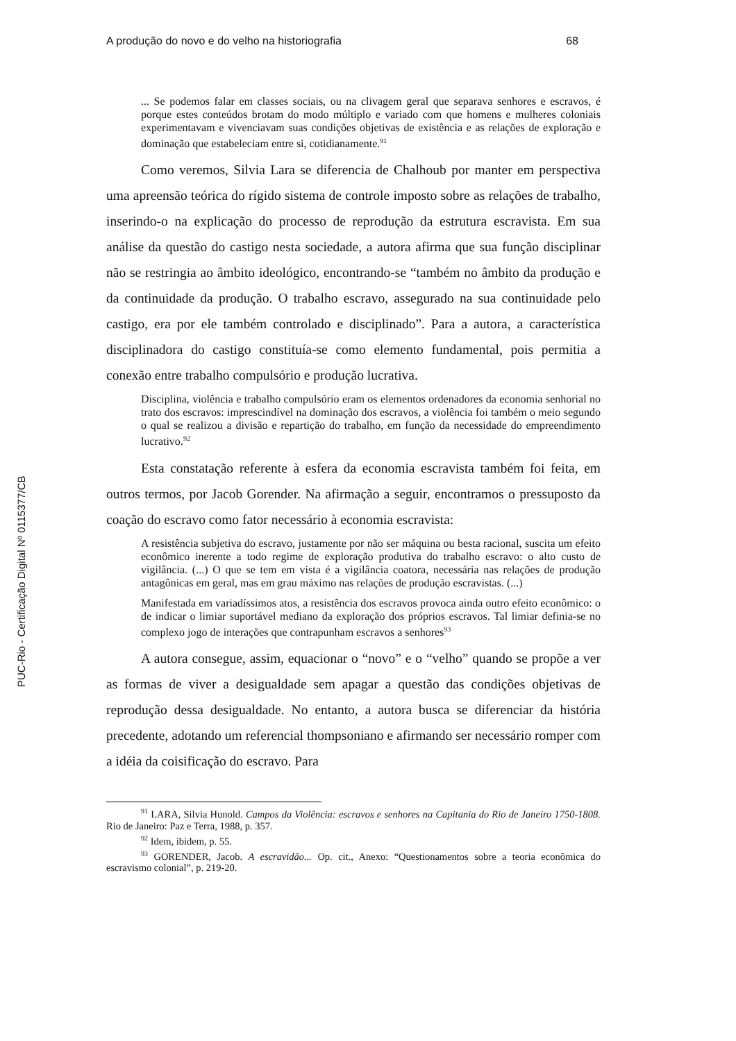PUC-Rio - Certificação Digital Nº 0115377/CB
A produção do novo e do velho na historiografia 68
... Se podemos falar em classes sociais, ou na clivagem geral que separava senhores e escravos, é porque estes conteúdos brotam do modo múltiplo e variado com que homens e mulheres coloniais experimentavam e vivenciavam suas condições objetivas de existência e as relações de exploração e dominação que estabeleciam entre si, cotidianamente.<sup>91</sup>
Como veremos, Silvia Lara se diferencia de Chalhoub por manter em perspectiva uma apreensão teórica do rígido sistema de controle imposto sobre as relações de trabalho, inserindo-o na explicação do processo de reprodução da estrutura escravista. Em sua análise da questão do castigo nesta sociedade, a autora afirma que sua função disciplinar não se restringia ao âmbito ideológico, encontrando-se “também no âmbito da produção e da continuidade da produção. O trabalho escravo, assegurado na sua continuidade pelo castigo, era por ele também controlado e disciplinado”. Para a autora, a característica disciplinadora do castigo constituía-se como elemento fundamental, pois permitia a conexão entre trabalho compulsório e produção lucrativa.
Disciplina, violência e trabalho compulsório eram os elementos ordenadores da economia senhorial no trato dos escravos: imprescindível na dominação dos escravos, a violência foi também o meio segundo o qual se realizou a divisão e repartição do trabalho, em função da necessidade do empreendimento lucrativo.<sup>92</sup>
Esta constatação referente à esfera da economia escravista também foi feita, em outros termos, por Jacob Gorender. Na afirmação a seguir, encontramos o pressuposto da coação do escravo como fator necessário à economia escravista:
A resistência subjetiva do escravo, justamente por não ser máquina ou besta racional, suscita um efeito econômico inerente a todo regime de exploração produtiva do trabalho escravo: o alto custo de vigilância. (...) O que se tem em vista é a vigilância coatora, necessária nas relações de produção antagônicas em geral, mas em grau máximo nas relações de produção escravistas. (...)
Manifestada em variadíssimos atos, a resistência dos escravos provoca ainda outro efeito econômico: o de indicar o limiar suportável mediano da exploração dos próprios escravos. Tal limiar definia-se no complexo jogo de interações que contrapunham escravos a senhores<sup>93</sup>
A autora consegue, assim, equacionar o “novo” e o “velho” quando se propõe a ver as formas de viver a desigualdade sem apagar a questão das condições objetivas de reprodução dessa desigualdade. No entanto, a autora busca se diferenciar da história precedente, adotando um referencial thompsoniano e afirmando ser necessário romper com a idéia da coisificação do escravo. Para
<sup>91</sup> LARA, Silvia Hunold. Campos da Violência: escravos e senhores na Capitania do Rio de Janeiro 1750-1808. Rio de Janeiro: Paz e Terra, 1988, p. 357.
<sup>92</sup> Idem, ibidem, p. 55.
<sup>93</sup> GORENDER, Jacob. A escravidão... Op. cit., Anexo: “Questionamentos sobre a teoria econômica do escravismo colonial”, p. 219-20.